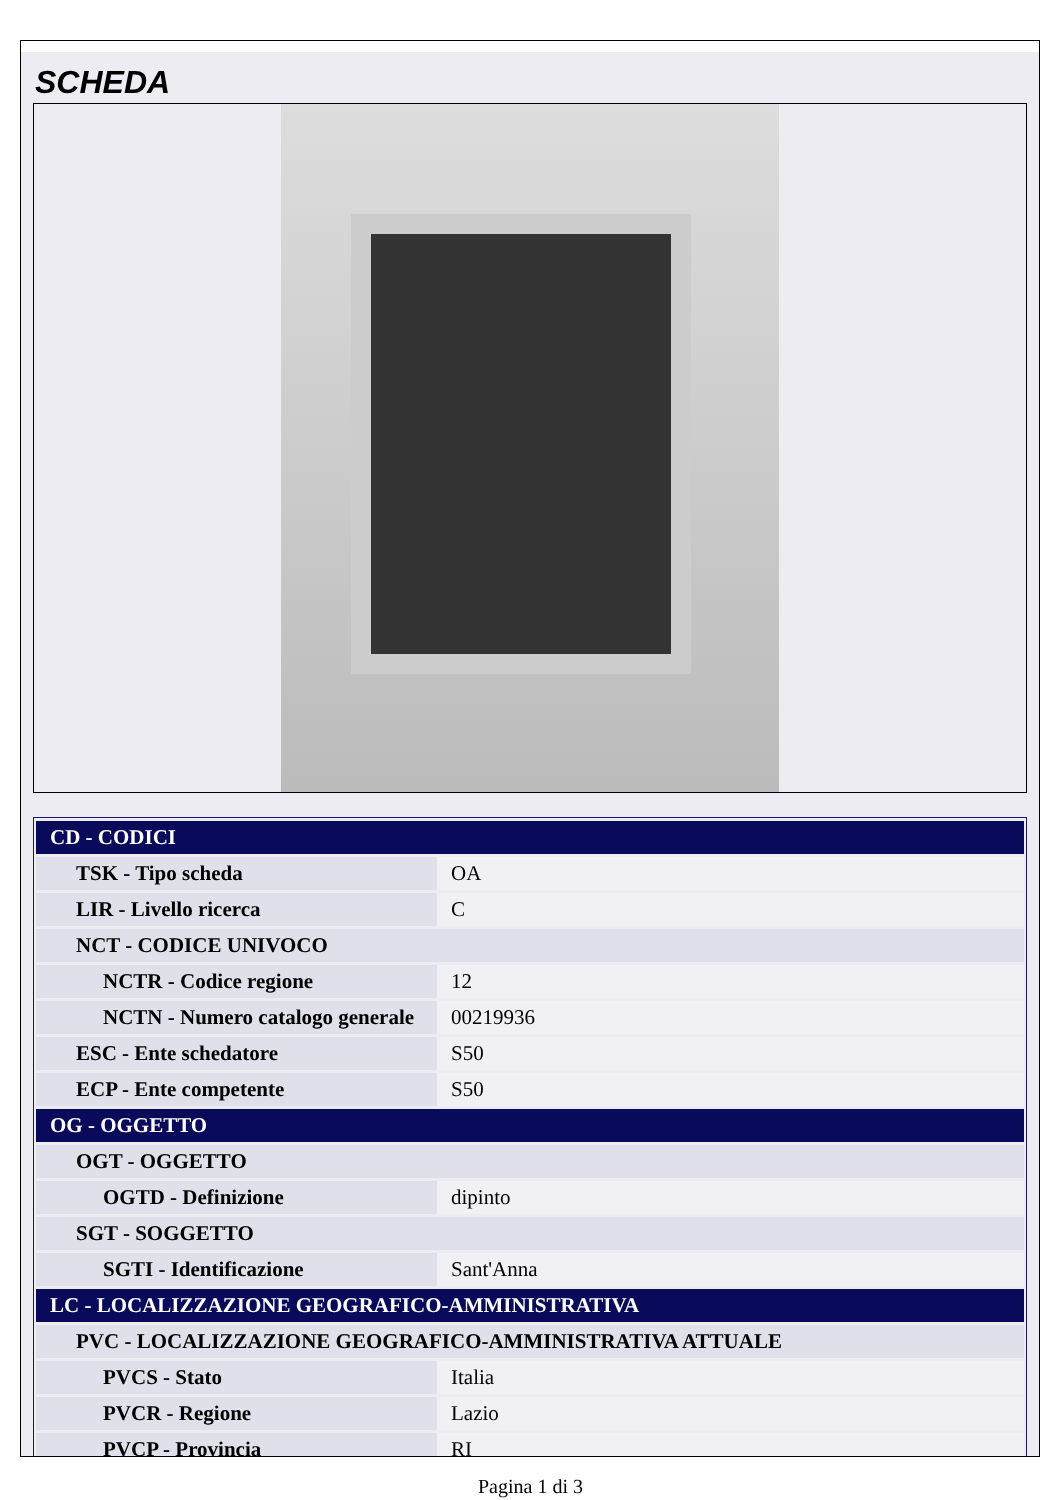SCHEDA
| CD - CODICI | |
| TSK - Tipo scheda | OA |
| LIR - Livello ricerca | C |
| NCT - CODICE UNIVOCO | |
| NCTR - Codice regione | 12 |
| NCTN - Numero catalogo generale | 00219936 |
| ESC - Ente schedatore | S50 |
| ECP - Ente competente | S50 |
| OG - OGGETTO | |
| OGT - OGGETTO | |
| OGTD - Definizione | dipinto |
| SGT - SOGGETTO | |
| SGTI - Identificazione | Sant'Anna |
| LC - LOCALIZZAZIONE GEOGRAFICO-AMMINISTRATIVA | |
| PVC - LOCALIZZAZIONE GEOGRAFICO-AMMINISTRATIVA ATTUALE | |
| PVCS - Stato | Italia |
| PVCR - Regione | Lazio |
| PVCP - Provincia | RI |
Pagina 1 di 3